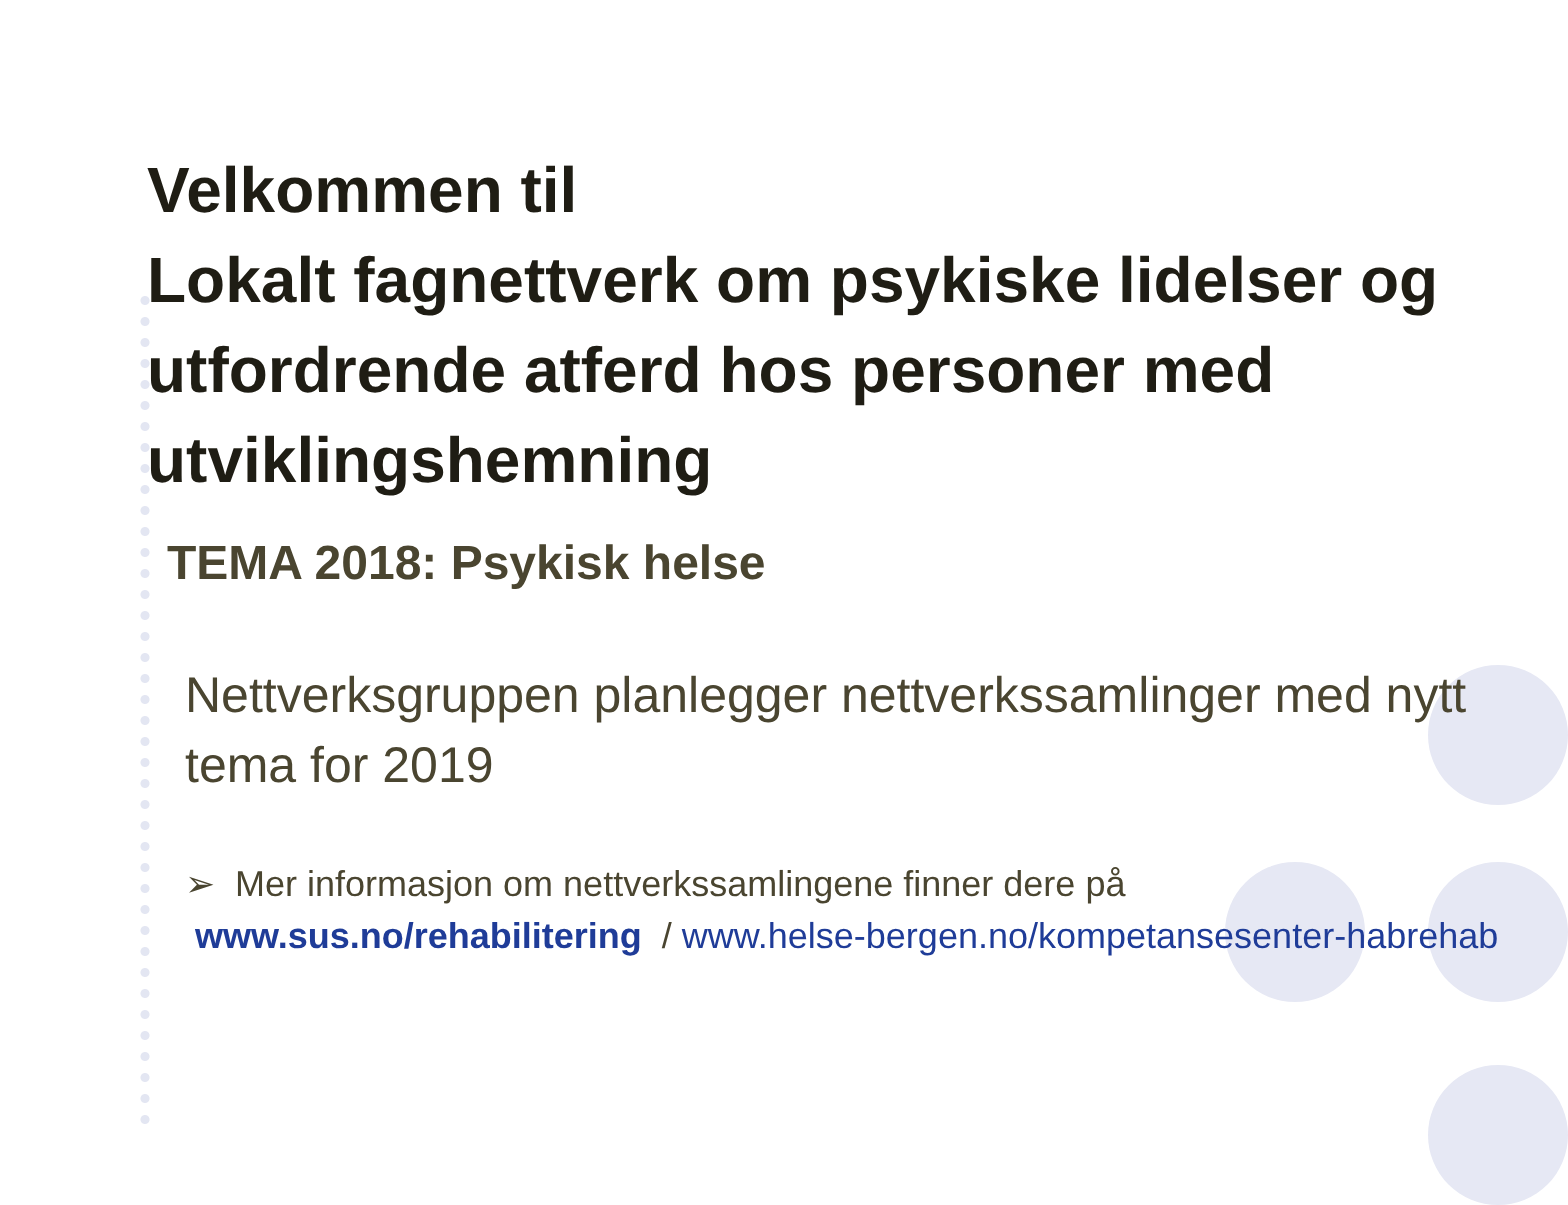Velkommen til
Lokalt fagnettverk om psykiske lidelser og utfordrende atferd hos personer med utviklingshemning
TEMA 2018: Psykisk helse
Nettverksgruppen planlegger nettverkssamlinger med nytt tema for 2019
➢ Mer informasjon om nettverkssamlingene finner dere på
www.sus.no/rehabilitering / www.helse-bergen.no/kompetansesenter-habrehab